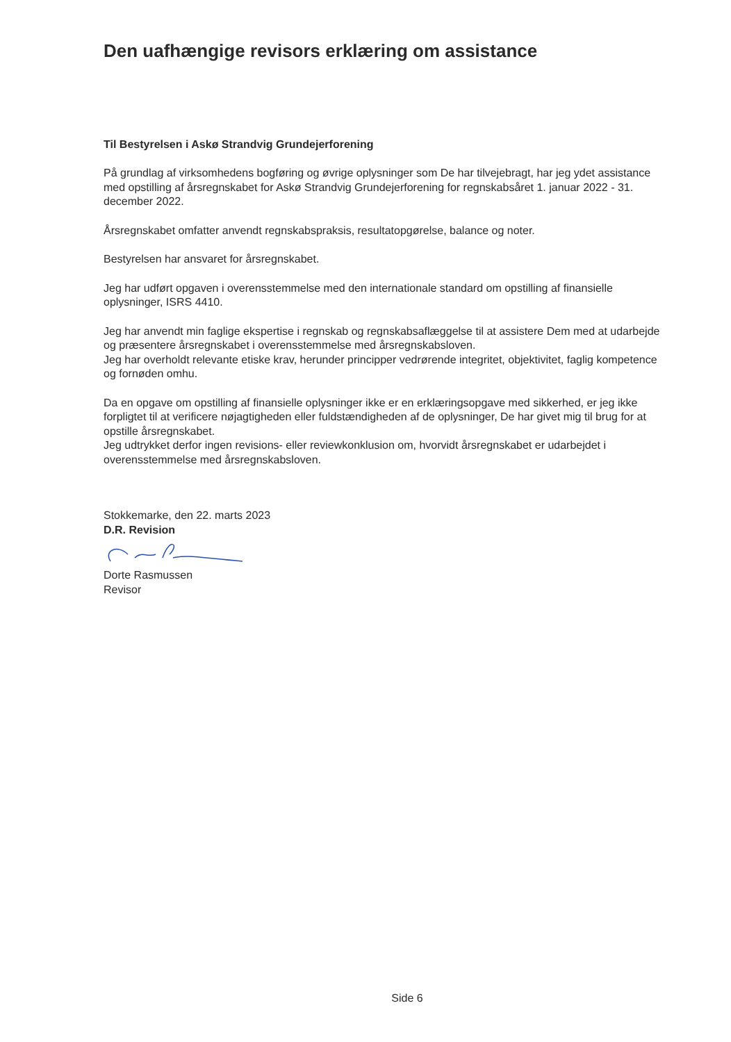Den uafhængige revisors erklæring om assistance
Til Bestyrelsen i Askø Strandvig Grundejerforening
På grundlag af virksomhedens bogføring og øvrige oplysninger som De har tilvejebragt, har jeg ydet assistance med opstilling af årsregnskabet for Askø Strandvig Grundejerforening for regnskabsåret 1. januar 2022 - 31. december 2022.
Årsregnskabet omfatter anvendt regnskabspraksis, resultatopgørelse, balance og noter.
Bestyrelsen har ansvaret for årsregnskabet.
Jeg har udført opgaven i overensstemmelse med den internationale standard om opstilling af finansielle oplysninger, ISRS 4410.
Jeg har anvendt min faglige ekspertise i regnskab og regnskabsaflæggelse til at assistere Dem med at udarbejde og præsentere årsregnskabet i overensstemmelse med årsregnskabsloven.
Jeg har overholdt relevante etiske krav, herunder principper vedrørende integritet, objektivitet, faglig kompetence og fornøden omhu.
Da en opgave om opstilling af finansielle oplysninger ikke er en erklæringsopgave med sikkerhed, er jeg ikke forpligtet til at verificere nøjagtigheden eller fuldstændigheden af de oplysninger, De har givet mig til brug for at opstille årsregnskabet.
Jeg udtrykket derfor ingen revisions- eller reviewkonklusion om, hvorvidt årsregnskabet er udarbejdet i overensstemmelse med årsregnskabsloven.
Stokkemarke, den 22. marts 2023
D.R. Revision
Dorte Rasmussen
Revisor
Side 6